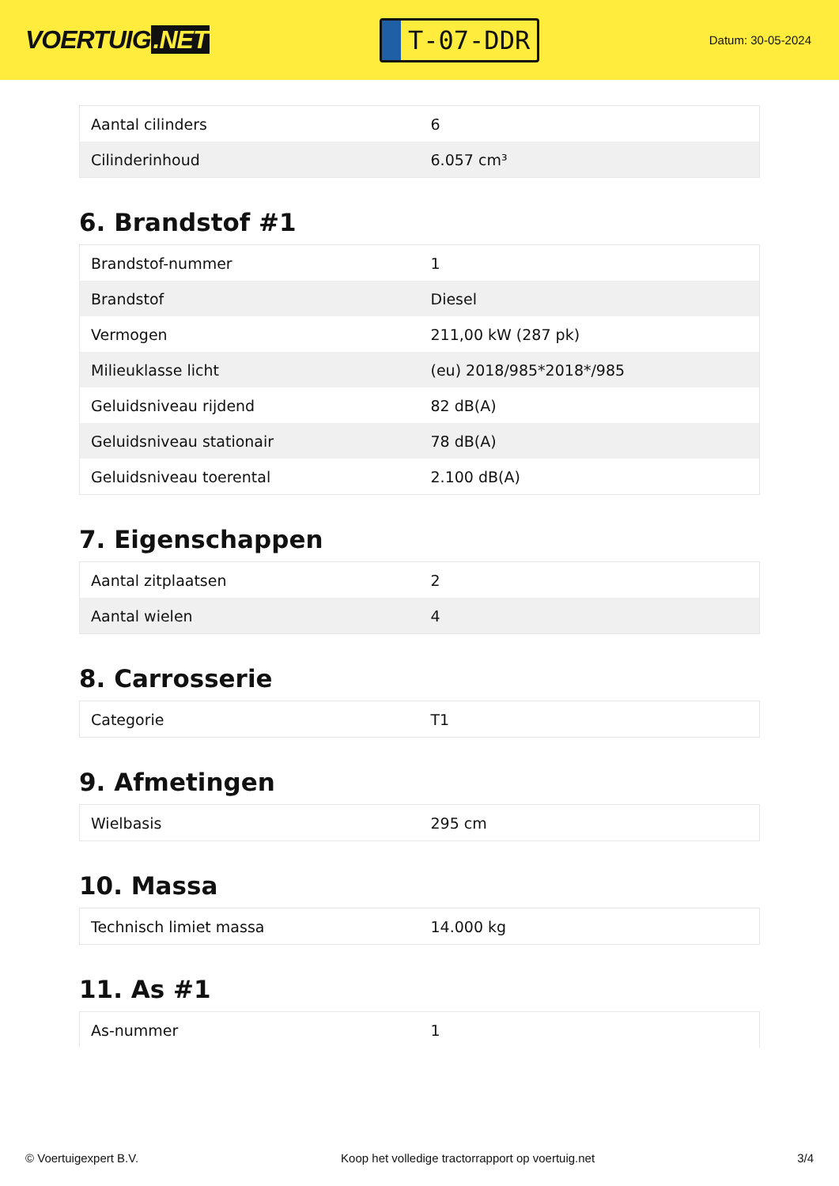VOERTUIG.NET
T-07-DDR
Datum: 30-05-2024
| Aantal cilinders | 6 |
| Cilinderinhoud | 6.057 cm³ |
6. Brandstof #1
| Brandstof-nummer | 1 |
| Brandstof | Diesel |
| Vermogen | 211,00 kW (287 pk) |
| Milieuklasse licht | (eu) 2018/985*2018*/985 |
| Geluidsniveau rijdend | 82 dB(A) |
| Geluidsniveau stationair | 78 dB(A) |
| Geluidsniveau toerental | 2.100 dB(A) |
7. Eigenschappen
| Aantal zitplaatsen | 2 |
| Aantal wielen | 4 |
8. Carrosserie
| Categorie | T1 |
9. Afmetingen
| Wielbasis | 295 cm |
10. Massa
| Technisch limiet massa | 14.000 kg |
11. As #1
| As-nummer | 1 |
© Voertuigexpert B.V. Koop het volledige tractorrapport op voertuig.net 3/4